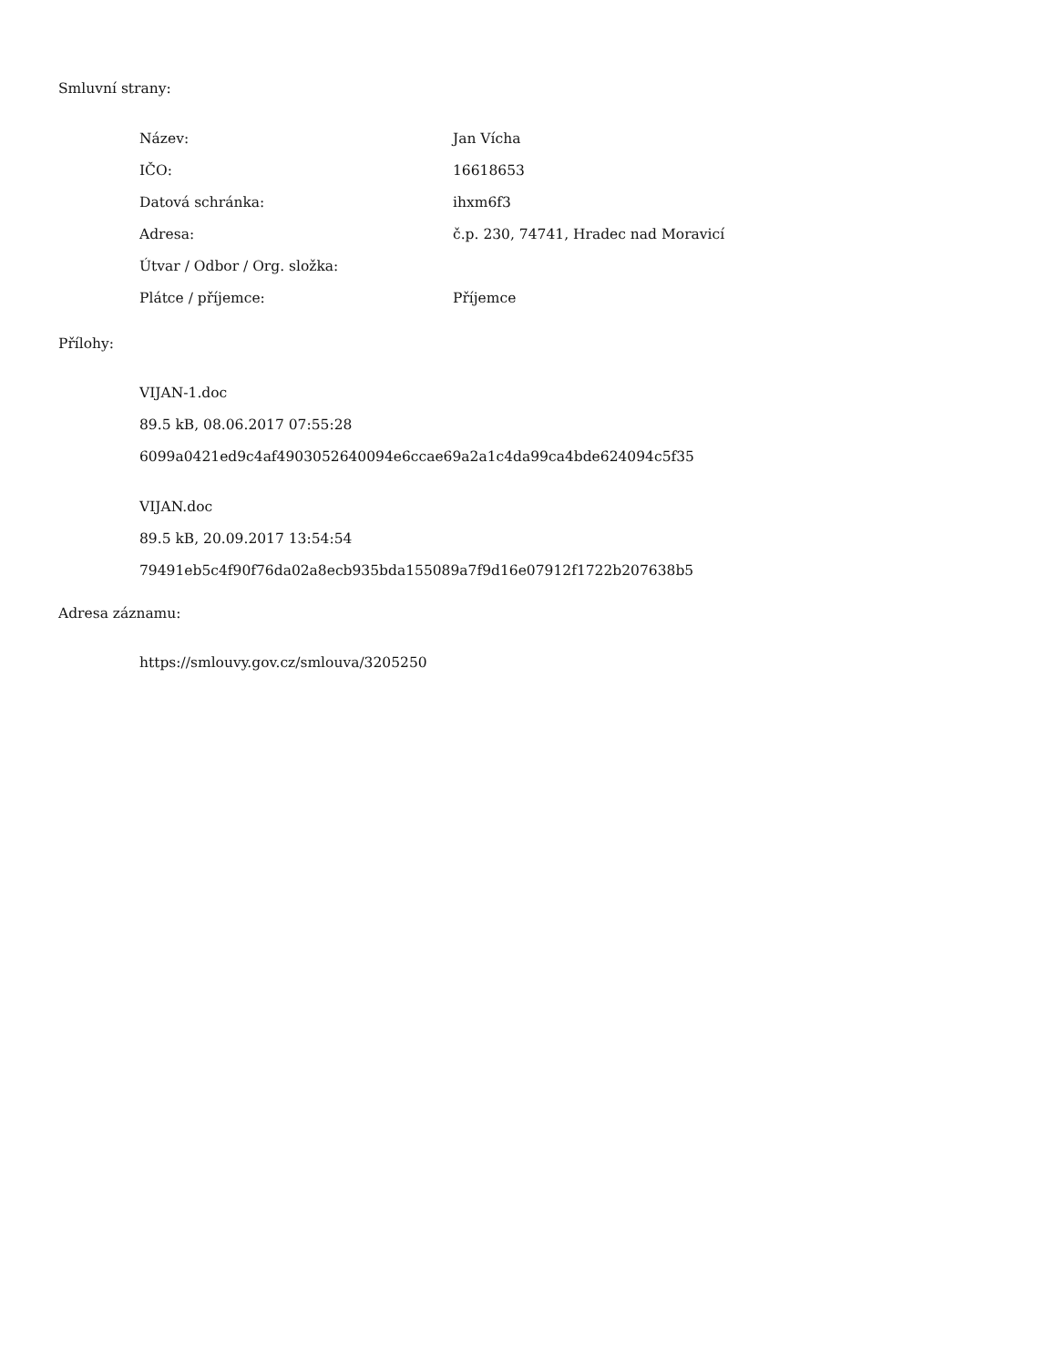Smluvní strany:
| Název: | Jan Vícha |
| IČO: | 16618653 |
| Datová schránka: | ihxm6f3 |
| Adresa: | č.p. 230, 74741, Hradec nad Moravicí |
| Útvar / Odbor / Org. složka: | |
| Plátce / příjemce: | Příjemce |
Přílohy:
VIJAN-1.doc
89.5 kB, 08.06.2017 07:55:28
6099a0421ed9c4af4903052640094e6ccae69a2a1c4da99ca4bde624094c5f35
VIJAN.doc
89.5 kB, 20.09.2017 13:54:54
79491eb5c4f90f76da02a8ecb935bda155089a7f9d16e07912f1722b207638b5
Adresa záznamu:
https://smlouvy.gov.cz/smlouva/3205250